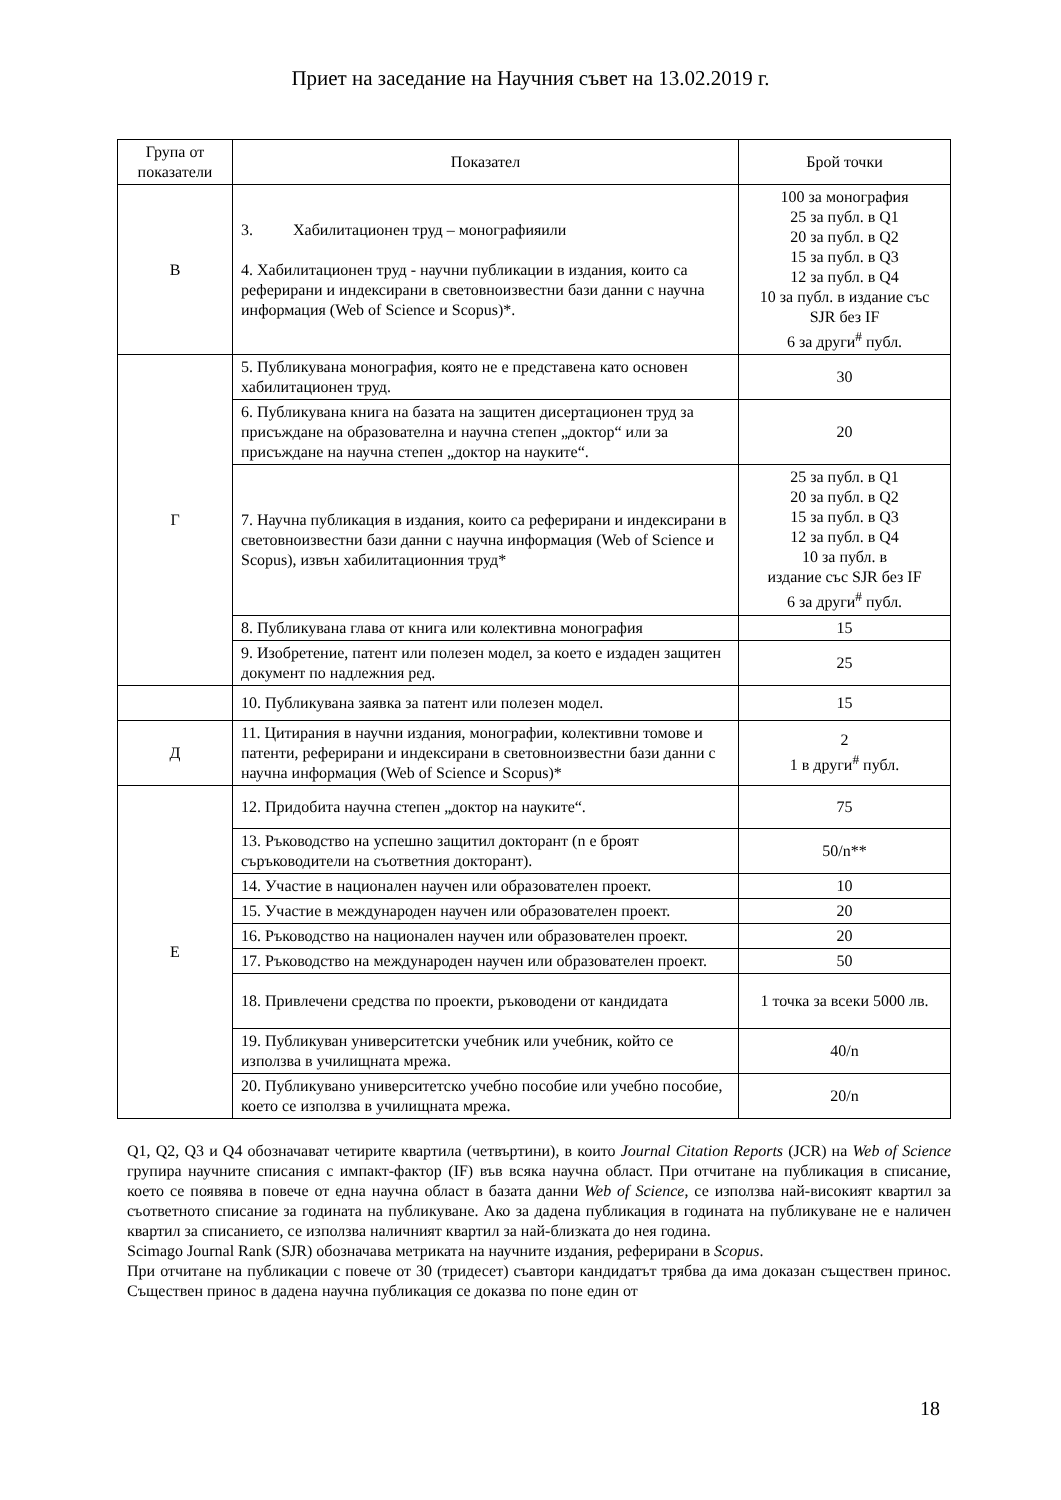Приет на заседание на Научния съвет на 13.02.2019 г.
| Група от показатели | Показател | Брой точки |
| --- | --- | --- |
| В | 3. Хабилитационен труд – монографияили 4. Хабилитационен труд - научни публикации в издания, които са реферирани и индексирани в световноизвестни бази данни с научна информация (Web of Science и Scopus)*. | 100 за монография 25 за публ. в Q1 20 за публ. в Q2 15 за публ. в Q3 12 за публ. в Q4 10 за публ. в издание със SJR без IF 6 за други<sup>#</sup> публ. |
| Г | 5. Публикувана монография, която не е представена като основен хабилитационен труд. | 30 |
| | 6. Публикувана книга на базата на защитен дисертационен труд за присъждане на образователна и научна степен „доктор“ или за присъждане на научна степен „доктор на науките“. | 20 |
| | 7. Научна публикация в издания, които са реферирани и индексирани в световноизвестни бази данни с научна информация (Web of Science и Scopus), извън хабилитационния труд* | 25 за публ. в Q1 20 за публ. в Q2 15 за публ. в Q3 12 за публ. в Q4 10 за публ. в издание със SJR без IF 6 за други<sup>#</sup> публ. |
| | 8. Публикувана глава от книга или колективна монография | 15 |
| | 9. Изобретение, патент или полезен модел, за което е издаден защитен документ по надлежния ред. | 25 |
| | 10. Публикувана заявка за патент или полезен модел. | 15 |
| Д | 11. Цитирания в научни издания, монографии, колективни томове и патенти, реферирани и индексирани в световноизвестни бази данни с научна информация (Web of Science и Scopus)* | 2 1 в други<sup>#</sup> публ. |
| Е | 12. Придобита научна степен „доктор на науките“. | 75 |
| | 13. Ръководство на успешно защитил докторант (n е броят съръководители на съответния докторант). | 50/n** |
| | 14. Участие в национален научен или образователен проект. | 10 |
| | 15. Участие в международен научен или образователен проект. | 20 |
| | 16. Ръководство на национален научен или образователен проект. | 20 |
| | 17. Ръководство на международен научен или образователен проект. | 50 |
| | 18. Привлечени средства по проекти, ръководени от кандидата | 1 точка за всеки 5000 лв. |
| | 19. Публикуван университетски учебник или учебник, който се използва в училищната мрежа. | 40/n |
| | 20. Публикувано университетско учебно пособие или учебно пособие, което се използва в училищната мрежа. | 20/n |
Q1, Q2, Q3 и Q4 обозначават четирите квартила (четвъртини), в които Journal Citation Reports (JCR) на Web of Science групира научните списания с импакт-фактор (IF) във всяка научна област. При отчитане на публикация в списание, което се появява в повече от една научна област в базата данни Web of Science, се използва най-високият квартил за съответното списание за годината на публикуване. Ако за дадена публикация в годината на публикуване не е наличен квартил за списанието, се използва наличният квартил за най-близката до нея година.
Scimago Journal Rank (SJR) обозначава метриката на научните издания, реферирани в Scopus.
При отчитане на публикации с повече от 30 (тридесет) съавтори кандидатът трябва да има доказан съществен принос. Съществен принос в дадена научна публикация се доказва по поне един от
18